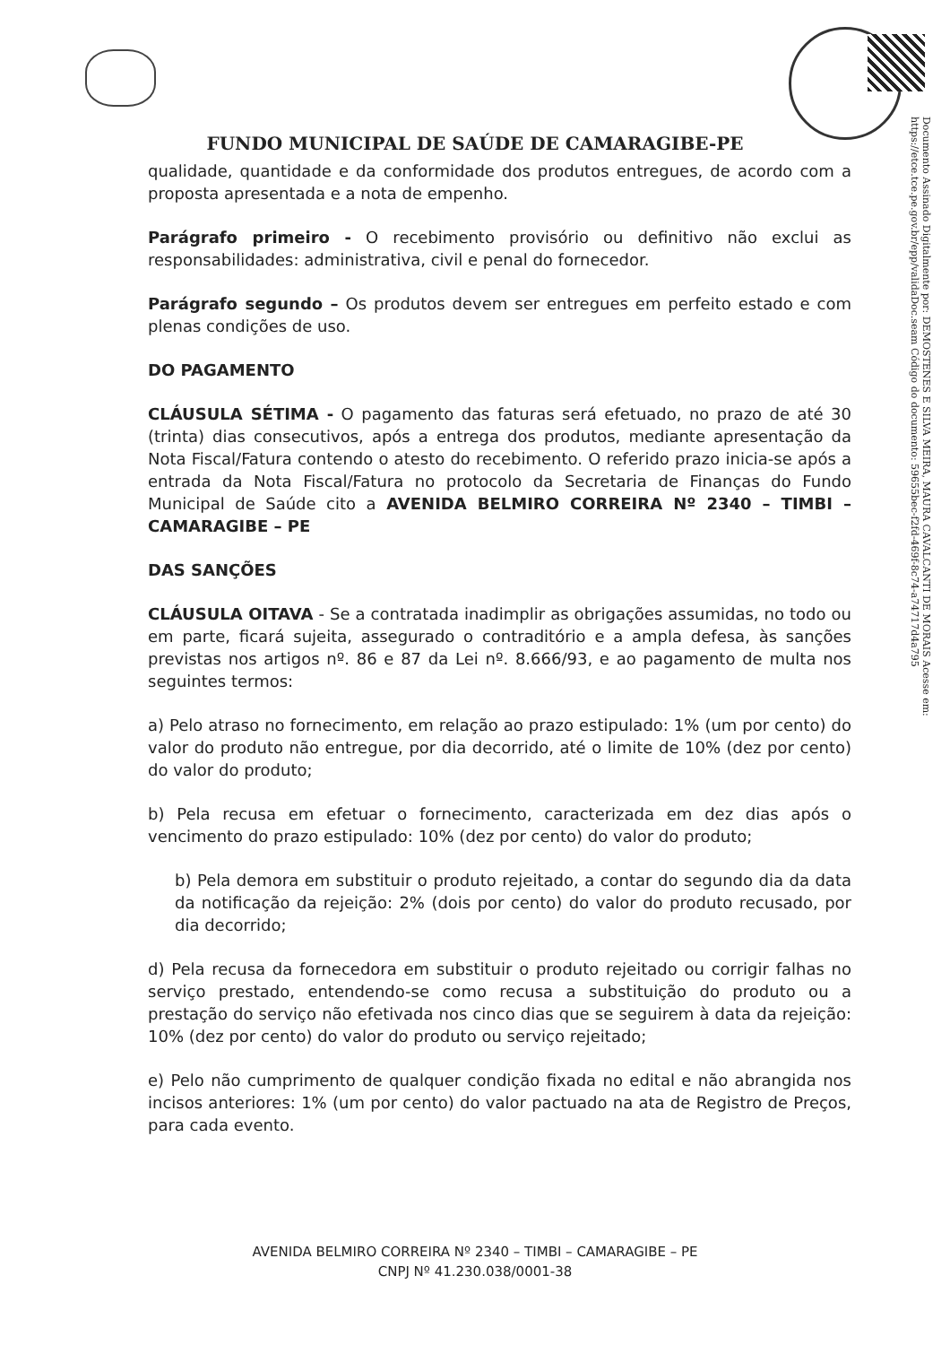FUNDO MUNICIPAL DE SAÚDE DE CAMARAGIBE-PE
qualidade, quantidade e da conformidade dos produtos entregues, de acordo com a proposta apresentada e a nota de empenho.
Parágrafo primeiro - O recebimento provisório ou definitivo não exclui as responsabilidades: administrativa, civil e penal do fornecedor.
Parágrafo segundo – Os produtos devem ser entregues em perfeito estado e com plenas condições de uso.
DO PAGAMENTO
CLÁUSULA SÉTIMA - O pagamento das faturas será efetuado, no prazo de até 30 (trinta) dias consecutivos, após a entrega dos produtos, mediante apresentação da Nota Fiscal/Fatura contendo o atesto do recebimento. O referido prazo inicia-se após a entrada da Nota Fiscal/Fatura no protocolo da Secretaria de Finanças do Fundo Municipal de Saúde cito a AVENIDA BELMIRO CORREIRA Nº 2340 – TIMBI – CAMARAGIBE – PE
DAS SANÇÕES
CLÁUSULA OITAVA - Se a contratada inadimplir as obrigações assumidas, no todo ou em parte, ficará sujeita, assegurado o contraditório e a ampla defesa, às sanções previstas nos artigos nº. 86 e 87 da Lei nº. 8.666/93, e ao pagamento de multa nos seguintes termos:
a) Pelo atraso no fornecimento, em relação ao prazo estipulado: 1% (um por cento) do valor do produto não entregue, por dia decorrido, até o limite de 10% (dez por cento) do valor do produto;
b) Pela recusa em efetuar o fornecimento, caracterizada em dez dias após o vencimento do prazo estipulado: 10% (dez por cento) do valor do produto;
b) Pela demora em substituir o produto rejeitado, a contar do segundo dia da data da notificação da rejeição: 2% (dois por cento) do valor do produto recusado, por dia decorrido;
d) Pela recusa da fornecedora em substituir o produto rejeitado ou corrigir falhas no serviço prestado, entendendo-se como recusa a substituição do produto ou a prestação do serviço não efetivada nos cinco dias que se seguirem à data da rejeição: 10% (dez por cento) do valor do produto ou serviço rejeitado;
e) Pelo não cumprimento de qualquer condição fixada no edital e não abrangida nos incisos anteriores: 1% (um por cento) do valor pactuado na ata de Registro de Preços, para cada evento.
AVENIDA BELMIRO CORREIRA Nº 2340 – TIMBI – CAMARAGIBE – PE
CNPJ Nº 41.230.038/0001-38
Documento Assinado Digitalmente por: DEMOSTENES E SILVA MEIRA, MAURA CAVALCANTI DE MORAIS Acesse em: https://etce.tce.pe.gov.br/epp/validaDoc.seam Código do documento: 59655bec-f2fd-469f-8c74-a74717d4a795